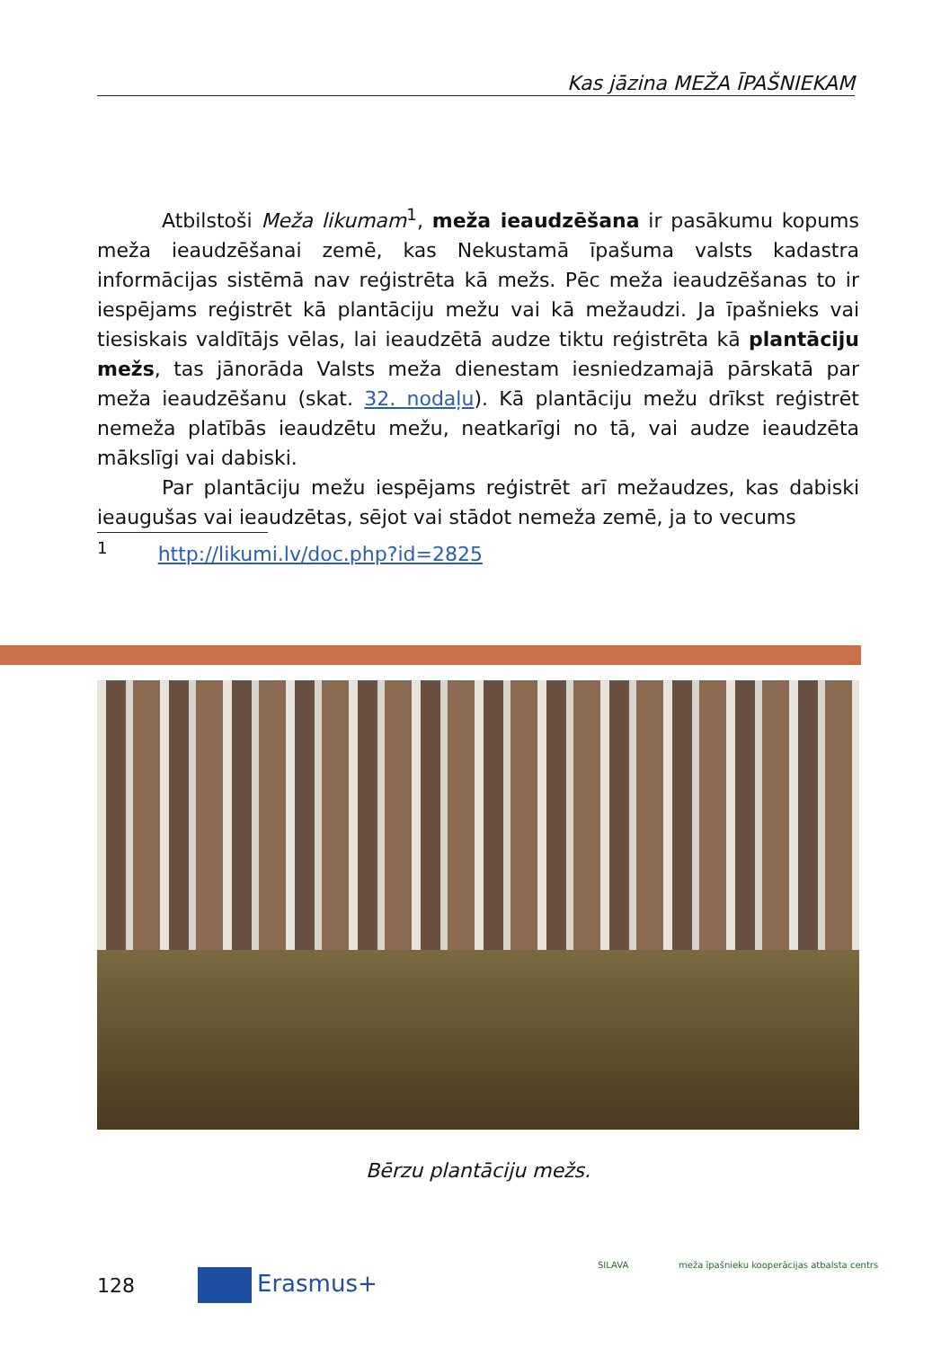Kas jāzina MEŽA ĪPAŠNIEKAM
Atbilstoši Meža likumam<sup>1</sup>, meža ieaudzēšana ir pasākumu kopums meža ieaudzēšanai zemē, kas Nekustamā īpašuma valsts kadastra informācijas sistēmā nav reģistrēta kā mežs. Pēc meža ieaudzēšanas to ir iespējams reģistrēt kā plantāciju mežu vai kā mežaudzi. Ja īpašnieks vai tiesiskais valdītājs vēlas, lai ieaudzētā audze tiktu reģistrēta kā plantāciju mežs, tas jānorāda Valsts meža dienestam iesniedzamajā pārskatā par meža ieaudzēšanu (skat. 32. nodaļu). Kā plantāciju mežu drīkst reģistrēt nemeža platībās ieaudzētu mežu, neatkarīgi no tā, vai audze ieaudzēta mākslīgi vai dabiski.
Par plantāciju mežu iespējams reģistrēt arī mežaudzes, kas dabiski ieaugušas vai ieaudzētas, sējot vai stādot nemeža zemē, ja to vecums
<sup>1</sup> http://likumi.lv/doc.php?id=2825
Bērzu plantāciju mežs.
128 Erasmus+
SILAVA
meža īpašnieku kooperācijas atbalsta centrs